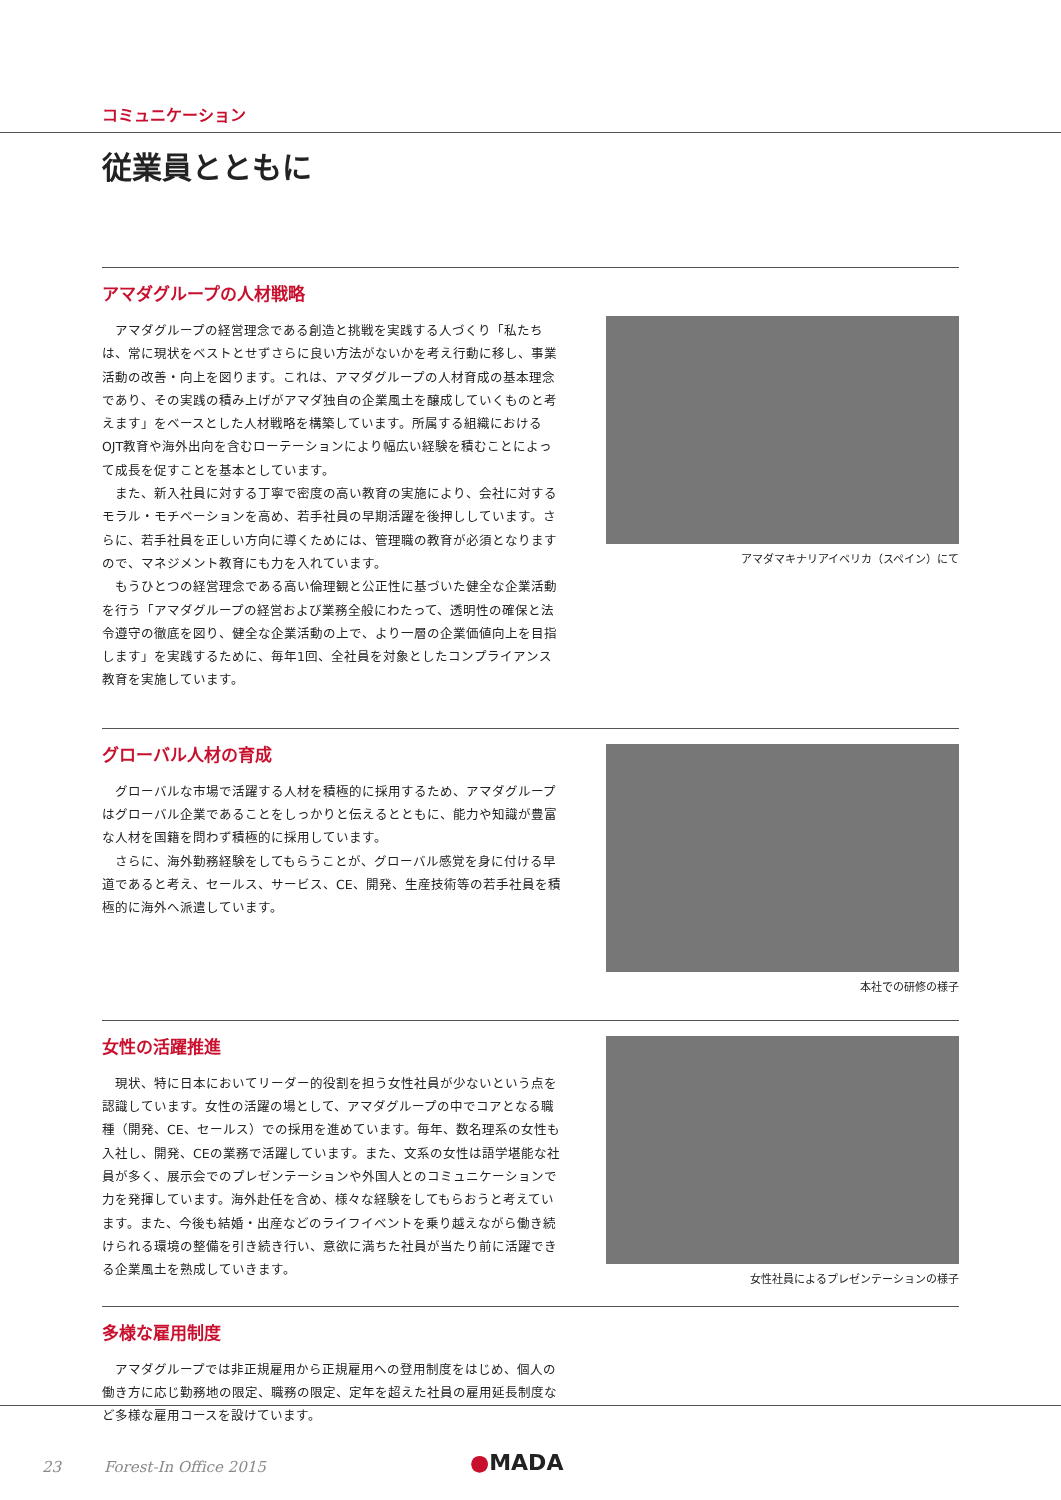コミュニケーション
従業員とともに
アマダグループの人材戦略
アマダグループの経営理念である創造と挑戦を実践する人づくり「私たちは、常に現状をベストとせずさらに良い方法がないかを考え行動に移し、事業活動の改善・向上を図ります。これは、アマダグループの人材育成の基本理念であり、その実践の積み上げがアマダ独自の企業風土を醸成していくものと考えます」をベースとした人材戦略を構築しています。所属する組織におけるOJT教育や海外出向を含むローテーションにより幅広い経験を積むことによって成長を促すことを基本としています。
また、新入社員に対する丁寧で密度の高い教育の実施により、会社に対するモラル・モチベーションを高め、若手社員の早期活躍を後押ししています。さらに、若手社員を正しい方向に導くためには、管理職の教育が必須となりますので、マネジメント教育にも力を入れています。
もうひとつの経営理念である高い倫理観と公正性に基づいた健全な企業活動を行う「アマダグループの経営および業務全般にわたって、透明性の確保と法令遵守の徹底を図り、健全な企業活動の上で、より一層の企業価値向上を目指します」を実践するために、毎年1回、全社員を対象としたコンプライアンス教育を実施しています。
アマダマキナリアイベリカ（スペイン）にて
グローバル人材の育成
グローバルな市場で活躍する人材を積極的に採用するため、アマダグループはグローバル企業であることをしっかりと伝えるとともに、能力や知識が豊富な人材を国籍を問わず積極的に採用しています。
さらに、海外勤務経験をしてもらうことが、グローバル感覚を身に付ける早道であると考え、セールス、サービス、CE、開発、生産技術等の若手社員を積極的に海外へ派遣しています。
本社での研修の様子
女性の活躍推進
現状、特に日本においてリーダー的役割を担う女性社員が少ないという点を認識しています。女性の活躍の場として、アマダグループの中でコアとなる職種（開発、CE、セールス）での採用を進めています。毎年、数名理系の女性も入社し、開発、CEの業務で活躍しています。また、文系の女性は語学堪能な社員が多く、展示会でのプレゼンテーションや外国人とのコミュニケーションで力を発揮しています。海外赴任を含め、様々な経験をしてもらおうと考えています。また、今後も結婚・出産などのライフイベントを乗り越えながら働き続けられる環境の整備を引き続き行い、意欲に満ちた社員が当たり前に活躍できる企業風土を熟成していきます。
女性社員によるプレゼンテーションの様子
多様な雇用制度
アマダグループでは非正規雇用から正規雇用への登用制度をはじめ、個人の働き方に応じ勤務地の限定、職務の限定、定年を超えた社員の雇用延長制度など多様な雇用コースを設けています。
23 Forest-In Office 2015
●MADA